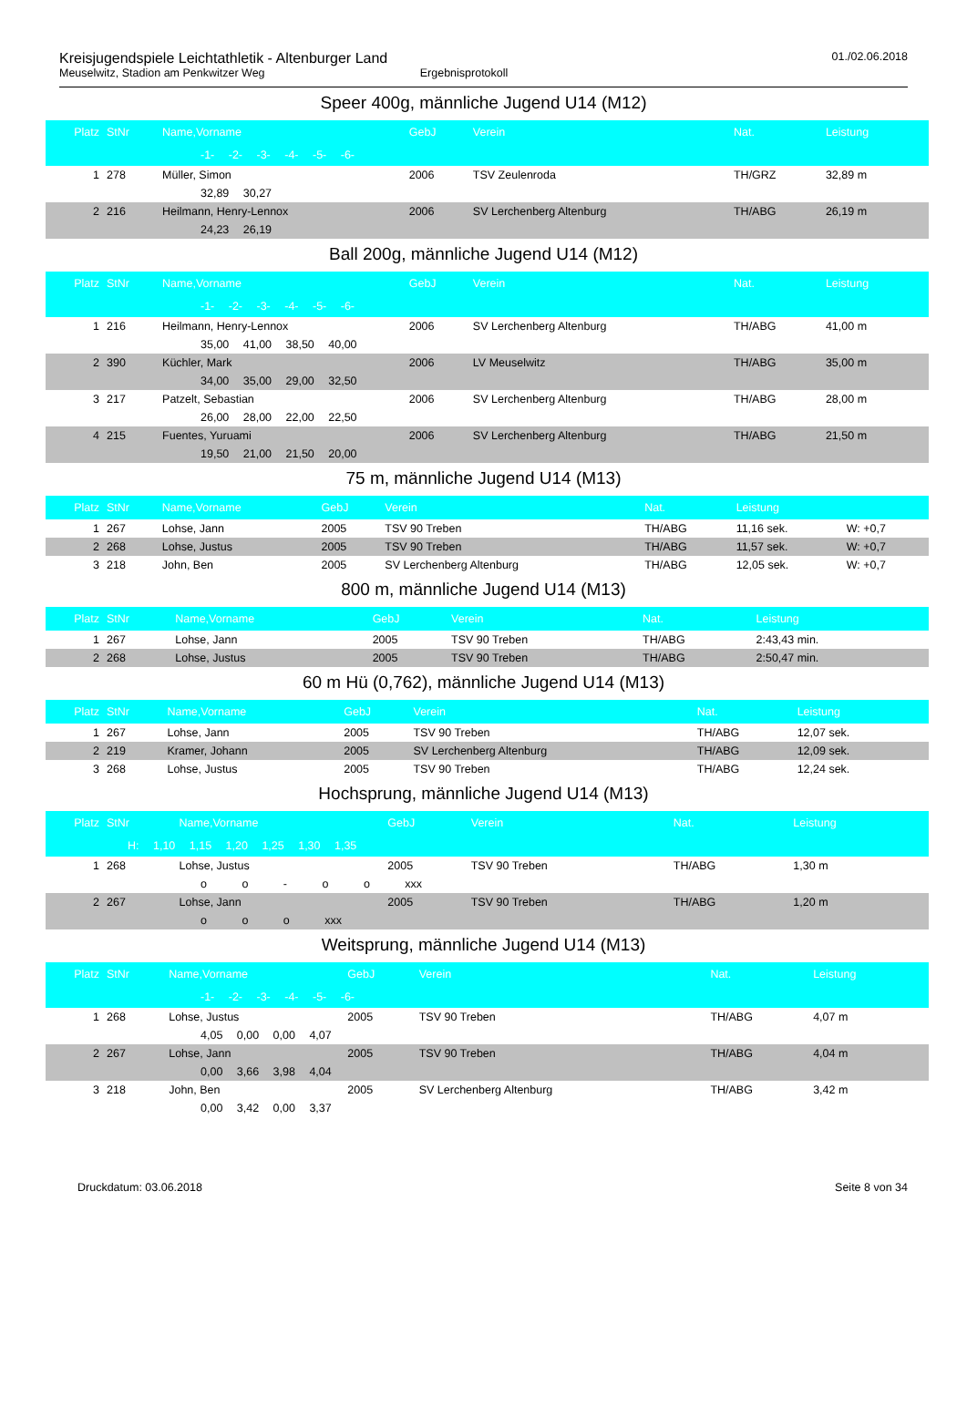Kreisjugendspiele Leichtathletik - Altenburger Land
Meuselwitz, Stadion am Penkwitzer Weg Ergebnisprotokoll
01./02.06.2018
Speer 400g, männliche Jugend U14 (M12)
| Platz | StNr | Name,Vorname | GebJ | Verein | Nat. | Leistung | |
| --- | --- | --- | --- | --- | --- | --- | --- |
| -1- -2- -3- -4- -5- -6- | | | | | | | |
| 1 | 278 | Müller, Simon | 2006 | TSV Zeulenroda | TH/GRZ | 32,89 m | |
| 32,89 30,27 | | | | | | | |
| 2 | 216 | Heilmann, Henry-Lennox | 2006 | SV Lerchenberg Altenburg | TH/ABG | 26,19 m | |
| 24,23 26,19 | | | | | | | |
Ball 200g, männliche Jugend U14 (M12)
| Platz | StNr | Name,Vorname | GebJ | Verein | Nat. | Leistung | |
| --- | --- | --- | --- | --- | --- | --- | --- |
| -1- -2- -3- -4- -5- -6- | | | | | | | |
| 1 | 216 | Heilmann, Henry-Lennox | 2006 | SV Lerchenberg Altenburg | TH/ABG | 41,00 m | |
| 35,00 41,00 38,50 40,00 | | | | | | | |
| 2 | 390 | Küchler, Mark | 2006 | LV Meuselwitz | TH/ABG | 35,00 m | |
| 34,00 35,00 29,00 32,50 | | | | | | | |
| 3 | 217 | Patzelt, Sebastian | 2006 | SV Lerchenberg Altenburg | TH/ABG | 28,00 m | |
| 26,00 28,00 22,00 22,50 | | | | | | | |
| 4 | 215 | Fuentes, Yuruami | 2006 | SV Lerchenberg Altenburg | TH/ABG | 21,50 m | |
| 19,50 21,00 21,50 20,00 | | | | | | | |
75 m, männliche Jugend U14 (M13)
| Platz | StNr | Name,Vorname | GebJ | Verein | Nat. | Leistung | |
| --- | --- | --- | --- | --- | --- | --- | --- |
| 1 | 267 | Lohse, Jann | 2005 | TSV 90 Treben | TH/ABG | 11,16 sek. | W: +0,7 |
| 2 | 268 | Lohse, Justus | 2005 | TSV 90 Treben | TH/ABG | 11,57 sek. | W: +0,7 |
| 3 | 218 | John, Ben | 2005 | SV Lerchenberg Altenburg | TH/ABG | 12,05 sek. | W: +0,7 |
800 m, männliche Jugend U14 (M13)
| Platz | StNr | Name,Vorname | GebJ | Verein | Nat. | Leistung | |
| --- | --- | --- | --- | --- | --- | --- | --- |
| 1 | 267 | Lohse, Jann | 2005 | TSV 90 Treben | TH/ABG | 2:43,43 min. | |
| 2 | 268 | Lohse, Justus | 2005 | TSV 90 Treben | TH/ABG | 2:50,47 min. | |
60 m Hü (0,762), männliche Jugend U14 (M13)
| Platz | StNr | Name,Vorname | GebJ | Verein | Nat. | Leistung | |
| --- | --- | --- | --- | --- | --- | --- | --- |
| 1 | 267 | Lohse, Jann | 2005 | TSV 90 Treben | TH/ABG | 12,07 sek. | |
| 2 | 219 | Kramer, Johann | 2005 | SV Lerchenberg Altenburg | TH/ABG | 12,09 sek. | |
| 3 | 268 | Lohse, Justus | 2005 | TSV 90 Treben | TH/ABG | 12,24 sek. | |
Hochsprung, männliche Jugend U14 (M13)
| Platz | StNr | Name,Vorname | GebJ | Verein | Nat. | Leistung | |
| --- | --- | --- | --- | --- | --- | --- | --- |
| H: 1,10 1,15 1,20 1,25 1,30 1,35 | | | | | | | |
| 1 | 268 | Lohse, Justus | 2005 | TSV 90 Treben | TH/ABG | 1,30 m | |
| o o - o o xxx | | | | | | | |
| 2 | 267 | Lohse, Jann | 2005 | TSV 90 Treben | TH/ABG | 1,20 m | |
| o o o xxx | | | | | | | |
Weitsprung, männliche Jugend U14 (M13)
| Platz | StNr | Name,Vorname | GebJ | Verein | Nat. | Leistung | |
| --- | --- | --- | --- | --- | --- | --- | --- |
| -1- -2- -3- -4- -5- -6- | | | | | | | |
| 1 | 268 | Lohse, Justus | 2005 | TSV 90 Treben | TH/ABG | 4,07 m | |
| 4,05 0,00 0,00 4,07 | | | | | | | |
| 2 | 267 | Lohse, Jann | 2005 | TSV 90 Treben | TH/ABG | 4,04 m | |
| 0,00 3,66 3,98 4,04 | | | | | | | |
| 3 | 218 | John, Ben | 2005 | SV Lerchenberg Altenburg | TH/ABG | 3,42 m | |
| 0,00 3,42 0,00 3,37 | | | | | | | |
Druckdatum: 03.06.2018 Seite 8 von 34